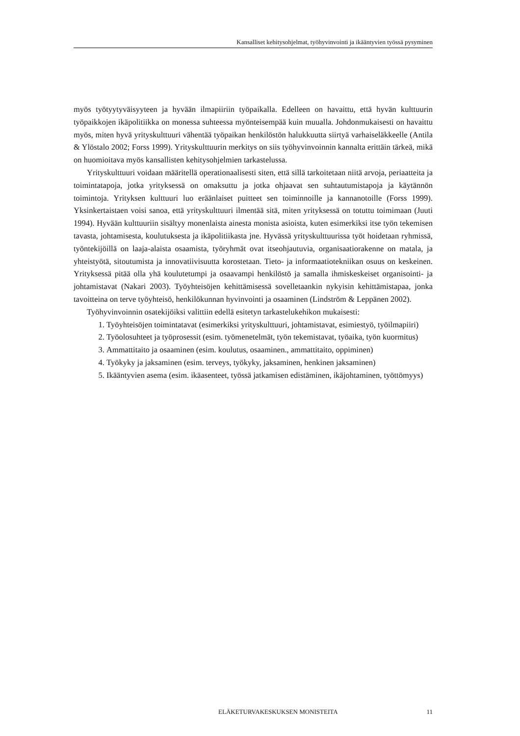Kansalliset kehitysohjelmat, työhyvinvointi ja ikääntyvien työssä pysyminen
myös työtyytyväisyyteen ja hyvään ilmapiiriin työpaikalla. Edelleen on havaittu, että hyvän kulttuurin työpaikkojen ikäpolitiikka on monessa suhteessa myönteisempää kuin muualla. Johdonmukaisesti on havaittu myös, miten hyvä yrityskulttuuri vähentää työpaikan henkilöstön halukkuutta siirtyä varhaiseläkkeelle (Antila & Ylöstalo 2002; Forss 1999). Yrityskulttuurin merkitys on siis työhyvinvoinnin kannalta erittäin tärkeä, mikä on huomioitava myös kansallisten kehitysohjelmien tarkastelussa.
Yrityskulttuuri voidaan määritellä operationaalisesti siten, että sillä tarkoitetaan niitä arvoja, periaatteita ja toimintatapoja, jotka yrityksessä on omaksuttu ja jotka ohjaavat sen suhtautumistapoja ja käytännön toimintoja. Yrityksen kulttuuri luo eräänlaiset puitteet sen toiminnoille ja kannanotoille (Forss 1999). Yksinkertaistaen voisi sanoa, että yrityskulttuuri ilmentää sitä, miten yrityksessä on totuttu toimimaan (Juuti 1994). Hyvään kulttuuriin sisältyy monenlaista ainesta monista asioista, kuten esimerkiksi itse työn tekemisen tavasta, johtamisesta, koulutuksesta ja ikäpolitiikasta jne. Hyvässä yrityskulttuurissa työt hoidetaan ryhmissä, työntekijöillä on laaja-alaista osaamista, työryhmät ovat itseohjautuvia, organisaatiorakenne on matala, ja yhteistyötä, sitoutumista ja innovatiivisuutta korostetaan. Tieto- ja informaatiotekniikan osuus on keskeinen. Yrityksessä pitää olla yhä koulutetumpi ja osaavampi henkilöstö ja samalla ihmiskeskeiset organisointi- ja johtamistavat (Nakari 2003). Työyhteisöjen kehittämisessä sovelletaankin nykyisin kehittämistapaa, jonka tavoitteina on terve työyhteisö, henkilökunnan hyvinvointi ja osaaminen (Lindström & Leppänen 2002).
Työhyvinvoinnin osatekijöiksi valittiin edellä esitetyn tarkastelukehikon mukaisesti:
1. Työyhteisöjen toimintatavat (esimerkiksi yrityskulttuuri, johtamistavat, esimiestyö, työilmapiiri)
2. Työolosuhteet ja työprosessit (esim. työmenetelmät, työn tekemistavat, työaika, työn kuormitus)
3. Ammattitaito ja osaaminen (esim. koulutus, osaaminen., ammattitaito, oppiminen)
4. Työkyky ja jaksaminen (esim. terveys, työkyky, jaksaminen, henkinen jaksaminen)
5. Ikääntyvien asema (esim. ikäasenteet, työssä jatkamisen edistäminen, ikäjohtaminen, työttömyys)
ELÄKETURVAKESKUKSEN MONISTEITA 11